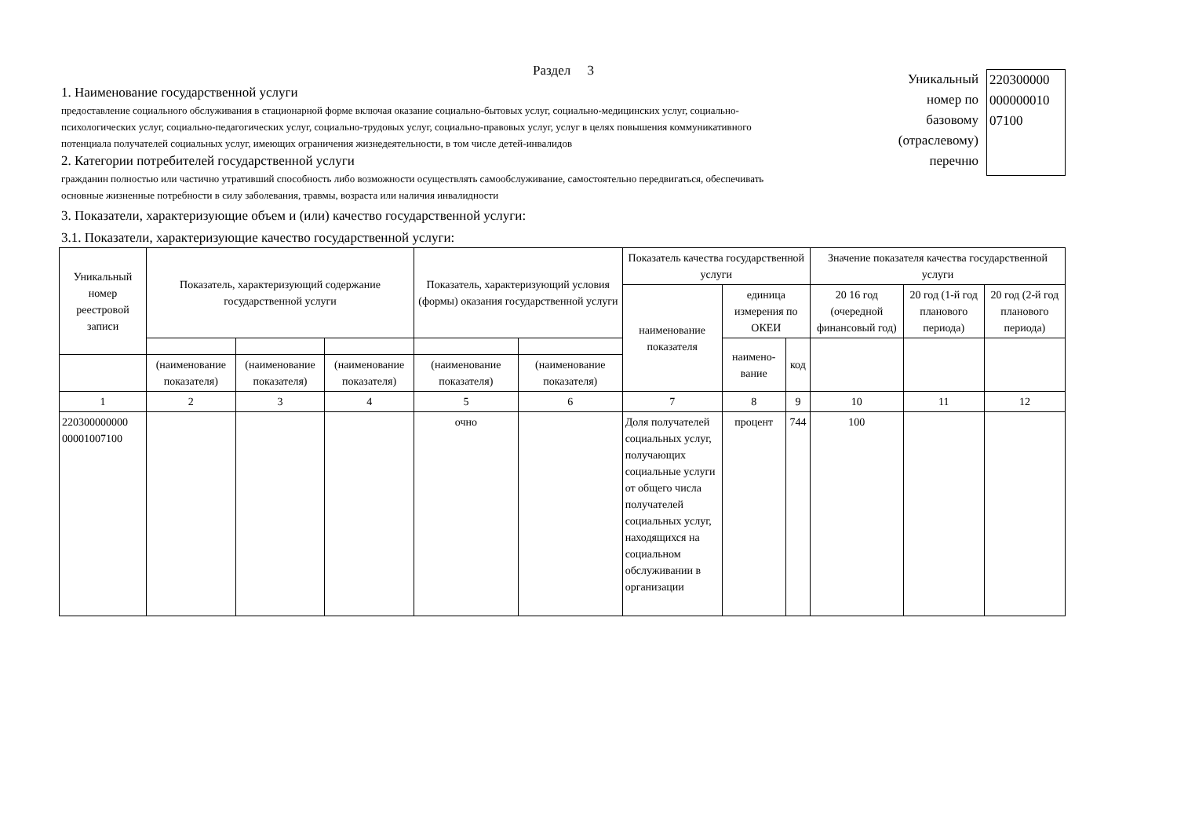Раздел 3
1. Наименование государственной услуги
предоставление социального обслуживания в стационарной форме включая оказание социально-бытовых услуг, социально-медицинских услуг, социально-психологических услуг, социально-педагогических услуг, социально-трудовых услуг, социально-правовых услуг, услуг в целях повышения коммуникативного потенциала получателей социальных услуг, имеющих ограничения жизнедеятельности, в том числе детей-инвалидов
2. Категории потребителей государственной услуги
гражданин полностью или частично утративший способность либо возможности осуществлять самообслуживание, самостоятельно передвигаться, обеспечивать основные жизненные потребности в силу заболевания, травмы, возраста или наличия инвалидности
Уникальный
номер по
базовому
(отраслевому)
перечню
220300000
000000010
07100
3. Показатели, характеризующие объем и (или) качество государственной услуги:
3.1. Показатели, характеризующие качество государственной услуги:
| Уникальный номер реестровой записи | Показатель, характеризующий содержание государственной услуги | | | Показатель, характеризующий условия (формы) оказания государственной услуги | | Показатель качества государственной услуги | | | Значение показателя качества государственной услуги | | |
| --- | --- | --- | --- | --- | --- | --- | --- | --- | --- | --- | --- |
| | | | | | | наименование показателя | единица измерения по ОКЕИ | | 20 16 год (очередной финансовый год) | 20 год (1-й год планового периода) | 20 год (2-й год планового периода) |
| | | | | | | | наимено-вание | код | | | |
| | (наименование показателя) | (наименование показателя) | (наименование показателя) | (наименование показателя) | (наименование показателя) | | | | | | |
| 1 | 2 | 3 | 4 | 5 | 6 | 7 | 8 | 9 | 10 | 11 | 12 |
| 220300000000 00001007100 | | | | очно | | Доля получателей социальных услуг, получающих социальные услуги от общего числа получателей социальных услуг, находящихся на социальном обслуживании в организации | процент | 744 | 100 | | |